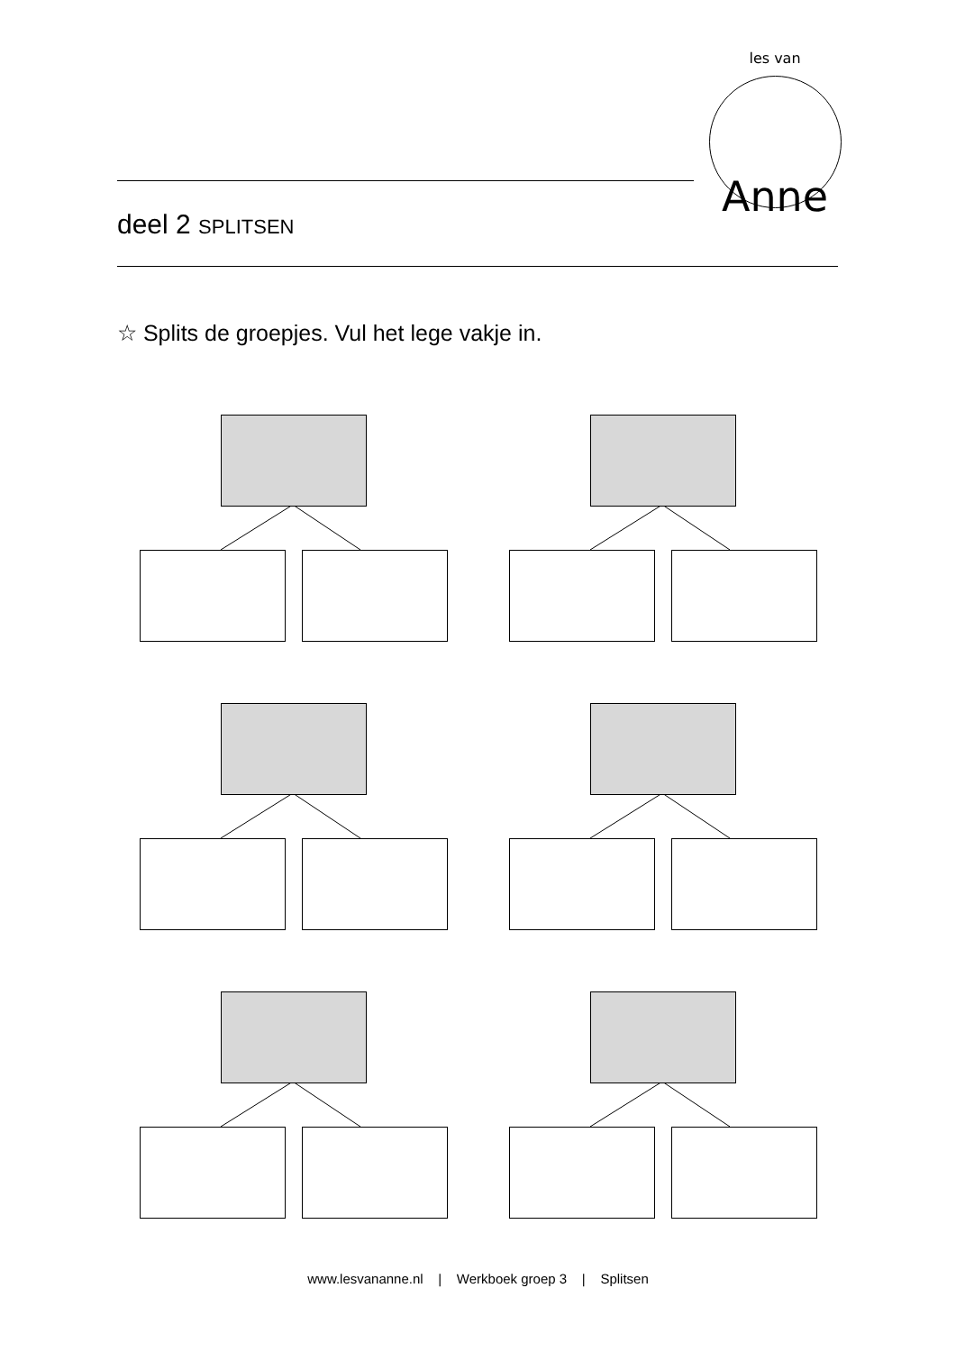les van
Anne
deel 2 SPLITSEN
☆ Splits de groepjes. Vul het lege vakje in.
www.lesvananne.nl | Werkboek groep 3 | Splitsen